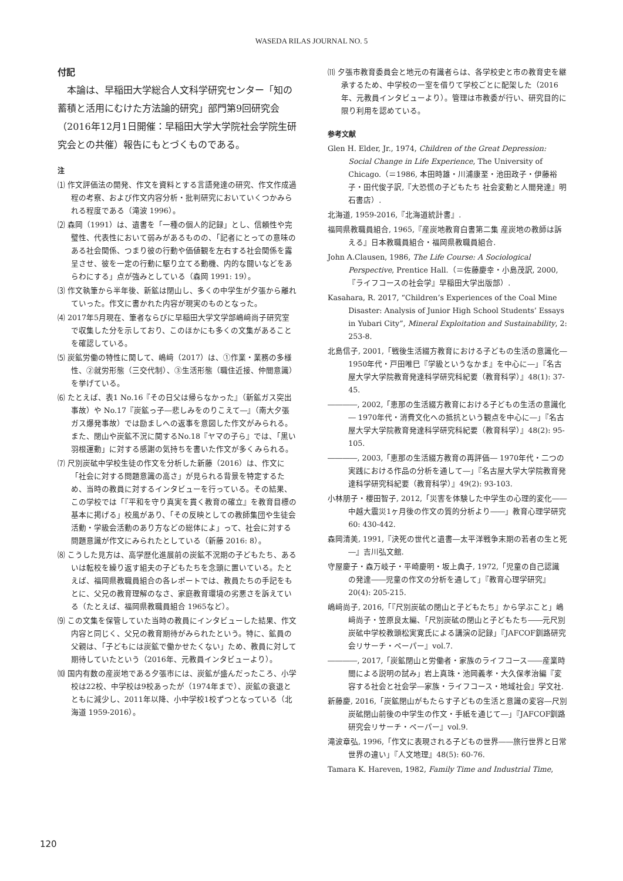WASEDA RILAS JOURNAL NO. 5
付記
本論は、早稲田大学総合人文科学研究センター「知の蓄積と活用にむけた方法論的研究」部門第9回研究会（2016年12月1日開催：早稲田大学大学院社会学院生研究会との共催）報告にもとづくものである。
注
⑴ 作文評価法の開発、作文を資料とする言語発達の研究、作文作成過程の考察、および作文内容分析・批判研究においていくつかみられる程度である（滝波 1996）。
⑵ 森岡（1991）は、遺書を「一種の個人的記録」とし、信頼性や完璧性、代表性において弱みがあるものの、「記者にとっての意味のある社会関係、つまり彼の行動や価値観を左右する社会関係を露呈させ、彼を一定の行動に駆り立てる動機、内的な闘いなどをあらわにする」点が強みとしている（森岡 1991: 19）。
⑶ 作文執筆から半年後、新鉱は閉山し、多くの中学生が夕張から離れていった。作文に書かれた内容が現実のものとなった。
⑷ 2017年5月現在、筆者ならびに早稲田大学文学部嶋﨑尚子研究室で収集した分を示しており、このほかにも多くの文集があることを確認している。
⑸ 炭鉱労働の特性に関して、嶋﨑（2017）は、①作業・業務の多様性、②就労形態（三交代制）、③生活形態（職住近接、仲間意識）を挙げている。
⑹ たとえば、表1 No.16『その日父は帰らなかった』（新鉱ガス突出事故）や No.17『炭鉱っ子―悲しみをのりこえて―』（南大夕張ガス爆発事故）では励ましへの返事を意図した作文がみられる。また、閉山や炭鉱不況に関するNo.18『ヤマの子ら』では、「黒い羽根運動」に対する感謝の気持ちを書いた作文が多くみられる。
⑺ 尺別炭砿中学校生徒の作文を分析した新藤（2016）は、作文に「社会に対する問題意識の高さ」が見られる背景を特定するため、当時の教員に対するインタビューを行っている。その結果、この学校では「『平和を守り真実を貫く教育の確立』を教育目標の基本に掲げる」校風があり、「その反映としての教師集団や生徒会活動・学級会活動のあり方などの総体によ」って、社会に対する問題意識が作文にみられたとしている（新藤 2016: 8）。
⑻ こうした見方は、高学歴化進展前の炭鉱不況期の子どもたち、あるいは転校を繰り返す組夫の子どもたちを念頭に置いている。たとえば、福岡県教職員組合の各レポートでは、教員たちの手記をもとに、父兄の教育理解のなさ、家庭教育環境の劣悪さを訴えている（たとえば、福岡県教職員組合 1965など）。
⑼ この文集を保管していた当時の教員にインタビューした結果、作文内容と同じく、父兄の教育期待がみられたという。特に、鉱員の父親は、「子どもには炭鉱で働かせたくない」ため、教員に対して期待していたという（2016年、元教員インタビューより）。
⑽ 国内有数の産炭地である夕張市には、炭鉱が盛んだったころ、小学校は22校、中学校は9校あったが（1974年まで）、炭鉱の衰退とともに減少し、2011年以降、小中学校1校ずつとなっている（北海道 1959-2016）。
⑾ 夕張市教育委員会と地元の有識者らは、各学校史と市の教育史を継承するため、中学校の一室を借りて学校ごとに配架した（2016年、元教員インタビューより）。管理は市教委が行い、研究目的に限り利用を認めている。
参考文献
Glen H. Elder, Jr., 1974, Children of the Great Depression: Social Change in Life Experience, The University of Chicago.（＝1986, 本田時雄・川浦康至・池田政子・伊藤裕子・田代俊子訳,『大恐慌の子どもたち 社会変動と人間発達』明石書店）.
北海道, 1959-2016,『北海道統計書』.
福岡県教職員組合, 1965,『産炭地教育白書第二集 産炭地の教師は訴える』日本教職員組合・福岡県教職員組合.
John A.Clausen, 1986, The Life Course: A Sociological Perspective, Prentice Hall.（＝佐藤慶幸・小島茂訳, 2000,『ライフコースの社会学』早稲田大学出版部）.
Kasahara, R. 2017, “Children’s Experiences of the Coal Mine Disaster: Analysis of Junior High School Students’ Essays in Yubari City”, Mineral Exploitation and Sustainability, 2: 253-8.
北島信子, 2001,「戦後生活綴方教育における子どもの生活の意識化― 1950年代・戸田唯巳『学級というなかま』を中心に―」『名古屋大学大学院教育発達科学研究科紀要（教育科学）』48(1): 37-45.
――――, 2002,「恵那の生活綴方教育における子どもの生活の意識化― 1970年代・消費文化への抵抗という観点を中心に―」『名古屋大学大学院教育発達科学研究科紀要（教育科学）』48(2): 95-105.
――――, 2003,「恵那の生活綴方教育の再評価― 1970年代・二つの実践における作品の分析を通して―」『名古屋大学大学院教育発達科学研究科紀要（教育科学）』49(2): 93-103.
小林朋子・櫻田智子, 2012,「災害を体験した中学生の心理的変化――中越大震災1ヶ月後の作文の質的分析より――」教育心理学研究 60: 430-442.
森岡清美, 1991,『決死の世代と遺書―太平洋戦争末期の若者の生と死―』吉川弘文館.
守屋慶子・森万岐子・平崎慶明・坂上典子, 1972,「児童の自己認識の発達――児童の作文の分析を通して」『教育心理学研究』20(4): 205-215.
嶋﨑尚子, 2016,「『尺別炭砿の閉山と子どもたち』から学ぶこと」嶋﨑尚子・笠原良太編、「尺別炭砿の閉山と子どもたち――元尺別炭砿中学校教頭松実寛氏による講演の記録」『JAFCOF釧路研究会リサーチ・ペーパー』vol.7.
――――, 2017,「炭鉱閉山と労働者・家族のライフコース――産業時間による説明の試み」岩上真珠・池岡義孝・大久保孝治編『変容する社会と社会学―家族・ライフコース・地域社会』学文社.
新藤慶, 2016,「炭鉱閉山がもたらす子どもの生活と意識の変容―尺別炭砿閉山前後の中学生の作文・手紙を通じて―」『JAFCOF釧路研究会リサーチ・ペーパー』vol.9.
滝波章弘, 1996,「作文に表現される子どもの世界――旅行世界と日常世界の違い」『人文地理』48(5): 60-76.
Tamara K. Hareven, 1982, Family Time and Industrial Time,
120